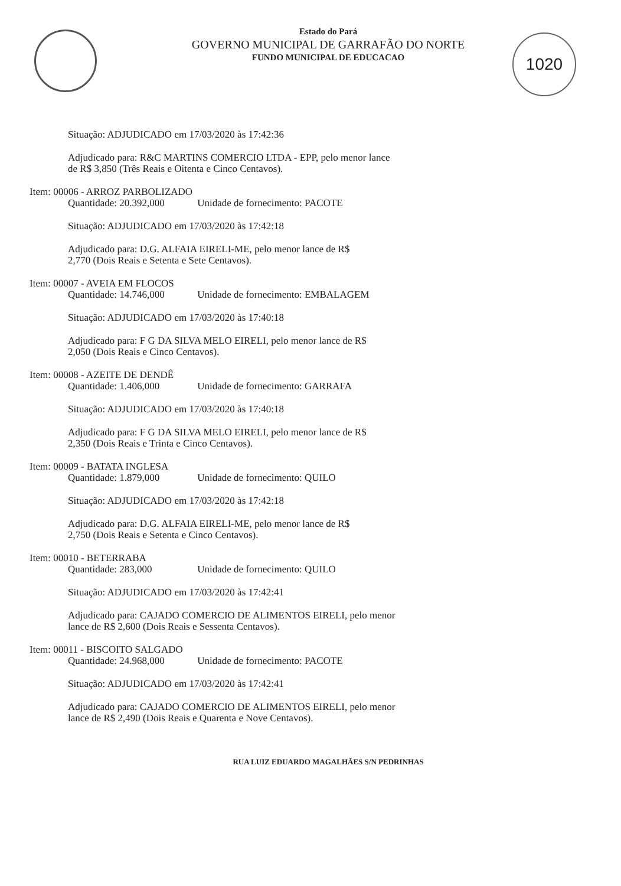1020
Estado do Pará
GOVERNO MUNICIPAL DE GARRAFÃO DO NORTE
FUNDO MUNICIPAL DE EDUCACAO
Situação: ADJUDICADO em 17/03/2020 às 17:42:36
Adjudicado para: R&C MARTINS COMERCIO LTDA - EPP, pelo menor lance
de R$ 3,850 (Três Reais e Oitenta e Cinco Centavos).
Item: 00006 - ARROZ PARBOLIZADO
Quantidade: 20.392,000 Unidade de fornecimento: PACOTE
Situação: ADJUDICADO em 17/03/2020 às 17:42:18
Adjudicado para: D.G. ALFAIA EIRELI-ME, pelo menor lance de R$
2,770 (Dois Reais e Setenta e Sete Centavos).
Item: 00007 - AVEIA EM FLOCOS
Quantidade: 14.746,000 Unidade de fornecimento: EMBALAGEM
Situação: ADJUDICADO em 17/03/2020 às 17:40:18
Adjudicado para: F G DA SILVA MELO EIRELI, pelo menor lance de R$
2,050 (Dois Reais e Cinco Centavos).
Item: 00008 - AZEITE DE DENDÊ
Quantidade: 1.406,000 Unidade de fornecimento: GARRAFA
Situação: ADJUDICADO em 17/03/2020 às 17:40:18
Adjudicado para: F G DA SILVA MELO EIRELI, pelo menor lance de R$
2,350 (Dois Reais e Trinta e Cinco Centavos).
Item: 00009 - BATATA INGLESA
Quantidade: 1.879,000 Unidade de fornecimento: QUILO
Situação: ADJUDICADO em 17/03/2020 às 17:42:18
Adjudicado para: D.G. ALFAIA EIRELI-ME, pelo menor lance de R$
2,750 (Dois Reais e Setenta e Cinco Centavos).
Item: 00010 - BETERRABA
Quantidade: 283,000 Unidade de fornecimento: QUILO
Situação: ADJUDICADO em 17/03/2020 às 17:42:41
Adjudicado para: CAJADO COMERCIO DE ALIMENTOS EIRELI, pelo menor
lance de R$ 2,600 (Dois Reais e Sessenta Centavos).
Item: 00011 - BISCOITO SALGADO
Quantidade: 24.968,000 Unidade de fornecimento: PACOTE
Situação: ADJUDICADO em 17/03/2020 às 17:42:41
Adjudicado para: CAJADO COMERCIO DE ALIMENTOS EIRELI, pelo menor
lance de R$ 2,490 (Dois Reais e Quarenta e Nove Centavos).
RUA LUIZ EDUARDO MAGALHÃES S/N PEDRINHAS